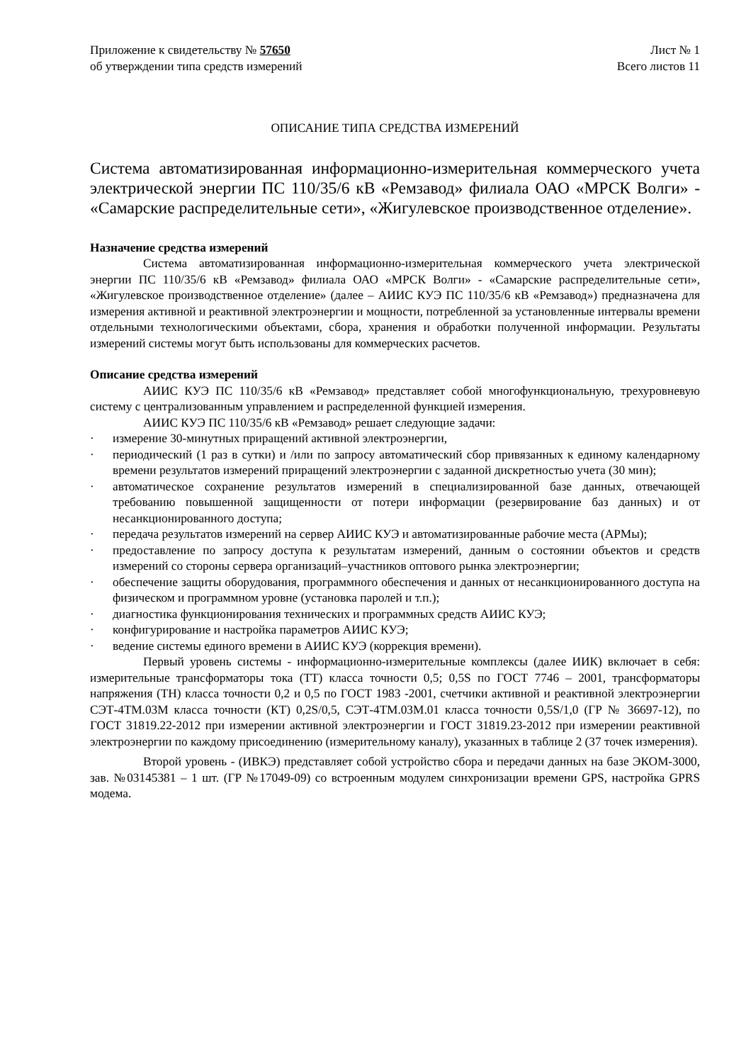Приложение к свидетельству № 57650
об утверждении типа средств измерений
Лист № 1
Всего листов 11
ОПИСАНИЕ ТИПА СРЕДСТВА ИЗМЕРЕНИЙ
Система автоматизированная информационно-измерительная коммерческого учета электрической энергии ПС 110/35/6 кВ «Ремзавод» филиала ОАО «МРСК Волги» - «Самарские распределительные сети», «Жигулевское производственное отделение».
Назначение средства измерений
Система автоматизированная информационно-измерительная коммерческого учета электрической энергии ПС 110/35/6 кВ «Ремзавод» филиала ОАО «МРСК Волги» - «Самарские распределительные сети», «Жигулевское производственное отделение» (далее – АИИС КУЭ ПС 110/35/6 кВ «Ремзавод») предназначена для измерения активной и реактивной электроэнергии и мощности, потребленной за установленные интервалы времени отдельными технологическими объектами, сбора, хранения и обработки полученной информации. Результаты измерений системы могут быть использованы для коммерческих расчетов.
Описание средства измерений
АИИС КУЭ ПС 110/35/6 кВ «Ремзавод» представляет собой многофункциональную, трехуровневую систему с централизованным управлением и распределенной функцией измерения.
АИИС КУЭ ПС 110/35/6 кВ «Ремзавод» решает следующие задачи:
· измерение 30-минутных приращений активной электроэнергии,
· периодический (1 раз в сутки) и /или по запросу автоматический сбор привязанных к единому календарному времени результатов измерений приращений электроэнергии с заданной дискретностью учета (30 мин);
· автоматическое сохранение результатов измерений в специализированной базе данных, отвечающей требованию повышенной защищенности от потери информации (резервирование баз данных) и от несанкционированного доступа;
· передача результатов измерений на сервер АИИС КУЭ и автоматизированные рабочие места (АРМы);
· предоставление по запросу доступа к результатам измерений, данным о состоянии объектов и средств измерений со стороны сервера организаций–участников оптового рынка электроэнергии;
· обеспечение защиты оборудования, программного обеспечения и данных от несанкционированного доступа на физическом и программном уровне (установка паролей и т.п.);
· диагностика функционирования технических и программных средств АИИС КУЭ;
· конфигурирование и настройка параметров АИИС КУЭ;
· ведение системы единого времени в АИИС КУЭ (коррекция времени).
Первый уровень системы - информационно-измерительные комплексы (далее ИИК) включает в себя: измерительные трансформаторы тока (ТТ) класса точности 0,5; 0,5S по ГОСТ 7746 – 2001, трансформаторы напряжения (ТН) класса точности 0,2 и 0,5 по ГОСТ 1983 -2001, счетчики активной и реактивной электроэнергии СЭТ-4ТМ.03М класса точности (КТ) 0,2S/0,5, СЭТ-4ТМ.03М.01 класса точности 0,5S/1,0 (ГР № 36697-12), по ГОСТ 31819.22-2012 при измерении активной электроэнергии и ГОСТ 31819.23-2012 при измерении реактивной электроэнергии по каждому присоединению (измерительному каналу), указанных в таблице 2 (37 точек измерения).
Второй уровень - (ИВКЭ) представляет собой устройство сбора и передачи данных на базе ЭКОМ-3000, зав. №03145381 – 1 шт. (ГР №17049-09) со встроенным модулем синхронизации времени GPS, настройка GPRS модема.